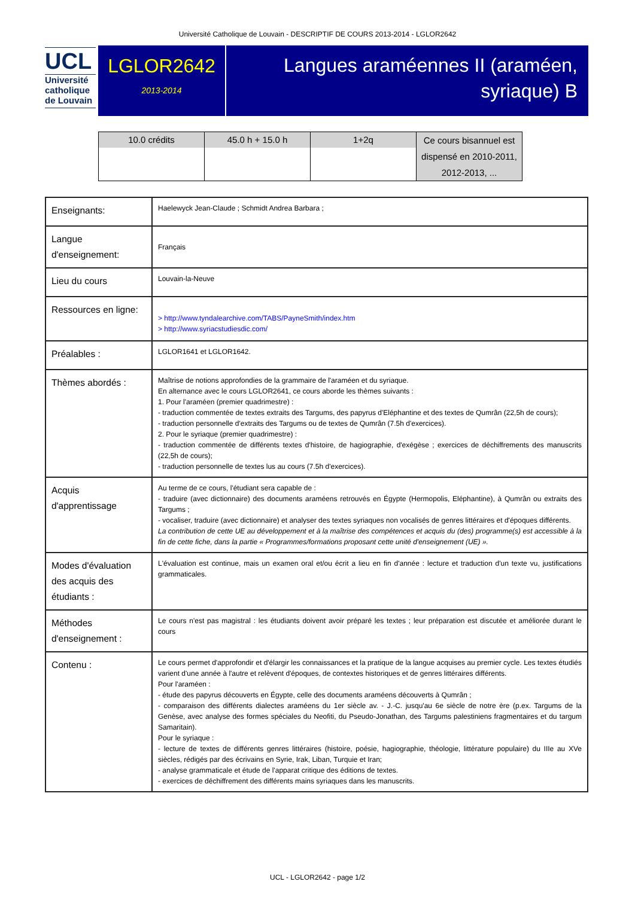Université Catholique de Louvain - DESCRIPTIF DE COURS 2013-2014 - LGLOR2642
UCL
Université
catholique
de Louvain
LGLOR2642
2013-2014
Langues araméennes II (araméen, syriaque) B
| 10.0 crédits | 45.0 h + 15.0 h | 1+2q | Ce cours bisannuel est dispensé en 2010-2011, 2012-2013, ... |
| Enseignants: | Haelewyck Jean-Claude ; Schmidt Andrea Barbara ; |
| Langue d'enseignement: | Français |
| Lieu du cours | Louvain-la-Neuve |
| Ressources en ligne: | > http://www.tyndalearchive.com/TABS/PayneSmith/index.htm > http://www.syriacstudiesdic.com/ |
| Préalables : | LGLOR1641 et LGLOR1642. |
| Thèmes abordés : | Maîtrise de notions approfondies de la grammaire de l'araméen et du syriaque. En alternance avec le cours LGLOR2641, ce cours aborde les thèmes suivants : 1. Pour l'araméen (premier quadrimestre) : - traduction commentée de textes extraits des Targums, des papyrus d'Eléphantine et des textes de Qumrân (22,5h de cours); - traduction personnelle d'extraits des Targums ou de textes de Qumrân (7.5h d'exercices). 2. Pour le syriaque (premier quadrimestre) : - traduction commentée de différents textes d'histoire, de hagiographie, d'exégèse ; exercices de déchiffrements des manuscrits (22,5h de cours); - traduction personnelle de textes lus au cours (7.5h d'exercices). |
| Acquis d'apprentissage | Au terme de ce cours, l'étudiant sera capable de : - traduire (avec dictionnaire) des documents araméens retrouvés en Égypte (Hermopolis, Eléphantine), à Qumrân ou extraits des Targums ; - vocaliser, traduire (avec dictionnaire) et analyser des textes syriaques non vocalisés de genres littéraires et d'époques différents. La contribution de cette UE au développement et à la maîtrise des compétences et acquis du (des) programme(s) est accessible à la fin de cette fiche, dans la partie « Programmes/formations proposant cette unité d'enseignement (UE) ». |
| Modes d'évaluation des acquis des étudiants : | L'évaluation est continue, mais un examen oral et/ou écrit a lieu en fin d'année : lecture et traduction d'un texte vu, justifications grammaticales. |
| Méthodes d'enseignement : | Le cours n'est pas magistral : les étudiants doivent avoir préparé les textes ; leur préparation est discutée et améliorée durant le cours |
| Contenu : | Le cours permet d'approfondir et d'élargir les connaissances et la pratique de la langue acquises au premier cycle. Les textes étudiés varient d'une année à l'autre et relèvent d'époques, de contextes historiques et de genres littéraires différents. Pour l'araméen : - étude des papyrus découverts en Égypte, celle des documents araméens découverts à Qumrân ; - comparaison des différents dialectes araméens du 1er siècle av. - J.-C. jusqu'au 6e siècle de notre ère (p.ex. Targums de la Genèse, avec analyse des formes spéciales du Neofiti, du Pseudo-Jonathan, des Targums palestiniens fragmentaires et du targum Samaritain). Pour le syriaque : - lecture de textes de différents genres littéraires (histoire, poésie, hagiographie, théologie, littérature populaire) du IIIe au XVe siècles, rédigés par des écrivains en Syrie, Irak, Liban, Turquie et Iran; - analyse grammaticale et étude de l'apparat critique des éditions de textes. - exercices de déchiffrement des différents mains syriaques dans les manuscrits. |
UCL - LGLOR2642 - page 1/2